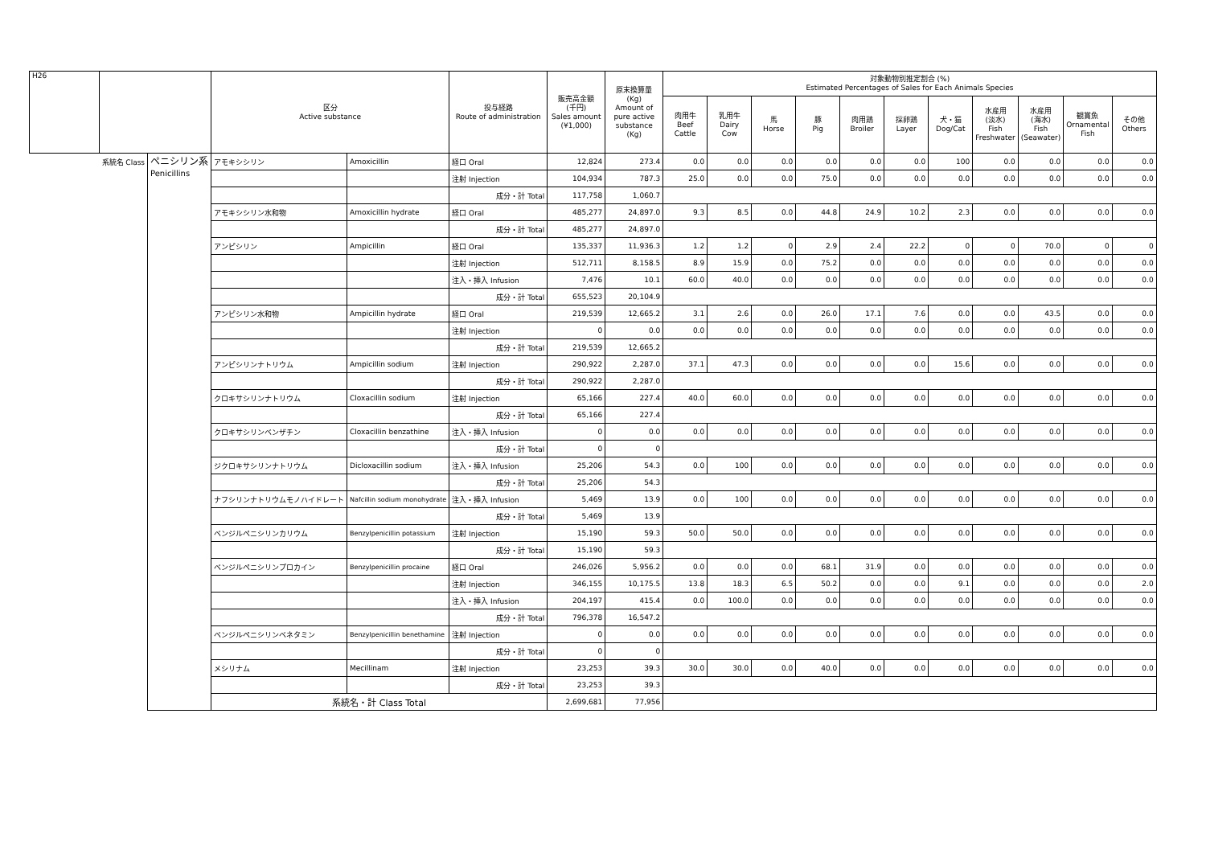| H26 | | | 区分 Active substance | | 投与経路 Route of administration | 販売高金額 (千円) Sales amount (¥1,000) | 原末換算量 (Kg) Amount of pure active substance (Kg) | 対象動物別推定割合 (%) Estimated Percentages of Sales for Each Animals Species | | | | | | | | | | |
| --- | --- | --- | --- | --- | --- | --- | --- | --- | --- | --- | --- | --- | --- | --- | --- | --- | --- | --- |
| | | | | | | | | 肉用牛 Beef Cattle | 乳用牛 Dairy Cow | 馬 Horse | 豚 Pig | 肉用鶏 Broiler | 採卵鶏 Layer | 犬・猫 Dog/Cat | 水産用 (淡水) Fish Freshwater | 水産用 (海水) Fish (Seawater) | 観賞魚 Ornamental Fish | その他 Others |
| | 系統名 Class | ペニシリン系 Penicillins | アモキシシリン | Amoxicillin | 経口 Oral | 12,824 | 273.4 | 0.0 | 0.0 | 0.0 | 0.0 | 0.0 | 0.0 | 100 | 0.0 | 0.0 | 0.0 | 0.0 |
| | | | | | 注射 Injection | 104,934 | 787.3 | 25.0 | 0.0 | 0.0 | 75.0 | 0.0 | 0.0 | 0.0 | 0.0 | 0.0 | 0.0 | 0.0 |
| | | | | | 成分・計 Total | 117,758 | 1,060.7 | | | | | | | | | | | |
| | | | アモキシシリン水和物 | Amoxicillin hydrate | 経口 Oral | 485,277 | 24,897.0 | 9.3 | 8.5 | 0.0 | 44.8 | 24.9 | 10.2 | 2.3 | 0.0 | 0.0 | 0.0 | 0.0 |
| | | | | | 成分・計 Total | 485,277 | 24,897.0 | | | | | | | | | | | |
| | | | アンピシリン | Ampicillin | 経口 Oral | 135,337 | 11,936.3 | 1.2 | 1.2 | 0 | 2.9 | 2.4 | 22.2 | 0 | 0 | 70.0 | 0 | 0 |
| | | | | | 注射 Injection | 512,711 | 8,158.5 | 8.9 | 15.9 | 0.0 | 75.2 | 0.0 | 0.0 | 0.0 | 0.0 | 0.0 | 0.0 | 0.0 |
| | | | | | 注入・挿入 Infusion | 7,476 | 10.1 | 60.0 | 40.0 | 0.0 | 0.0 | 0.0 | 0.0 | 0.0 | 0.0 | 0.0 | 0.0 | 0.0 |
| | | | | | 成分・計 Total | 655,523 | 20,104.9 | | | | | | | | | | | |
| | | | アンピシリン水和物 | Ampicillin hydrate | 経口 Oral | 219,539 | 12,665.2 | 3.1 | 2.6 | 0.0 | 26.0 | 17.1 | 7.6 | 0.0 | 0.0 | 43.5 | 0.0 | 0.0 |
| | | | | | 注射 Injection | 0 | 0.0 | 0.0 | 0.0 | 0.0 | 0.0 | 0.0 | 0.0 | 0.0 | 0.0 | 0.0 | 0.0 | 0.0 |
| | | | | | 成分・計 Total | 219,539 | 12,665.2 | | | | | | | | | | | |
| | | | アンピシリンナトリウム | Ampicillin sodium | 注射 Injection | 290,922 | 2,287.0 | 37.1 | 47.3 | 0.0 | 0.0 | 0.0 | 0.0 | 15.6 | 0.0 | 0.0 | 0.0 | 0.0 |
| | | | | | 成分・計 Total | 290,922 | 2,287.0 | | | | | | | | | | | |
| | | | クロキサシリンナトリウム | Cloxacillin sodium | 注射 Injection | 65,166 | 227.4 | 40.0 | 60.0 | 0.0 | 0.0 | 0.0 | 0.0 | 0.0 | 0.0 | 0.0 | 0.0 | 0.0 |
| | | | | | 成分・計 Total | 65,166 | 227.4 | | | | | | | | | | | |
| | | | クロキサシリンベンザチン | Cloxacillin benzathine | 注入・挿入 Infusion | 0 | 0.0 | 0.0 | 0.0 | 0.0 | 0.0 | 0.0 | 0.0 | 0.0 | 0.0 | 0.0 | 0.0 | 0.0 |
| | | | | | 成分・計 Total | 0 | 0 | | | | | | | | | | | |
| | | | ジクロキサシリンナトリウム | Dicloxacillin sodium | 注入・挿入 Infusion | 25,206 | 54.3 | 0.0 | 100 | 0.0 | 0.0 | 0.0 | 0.0 | 0.0 | 0.0 | 0.0 | 0.0 | 0.0 |
| | | | | | 成分・計 Total | 25,206 | 54.3 | | | | | | | | | | | |
| | | | ナフシリンナトリウムモノハイドレート | Nafcillin sodium monohydrate | 注入・挿入 Infusion | 5,469 | 13.9 | 0.0 | 100 | 0.0 | 0.0 | 0.0 | 0.0 | 0.0 | 0.0 | 0.0 | 0.0 | 0.0 |
| | | | | | 成分・計 Total | 5,469 | 13.9 | | | | | | | | | | | |
| | | | ベンジルペニシリンカリウム | Benzylpenicillin potassium | 注射 Injection | 15,190 | 59.3 | 50.0 | 50.0 | 0.0 | 0.0 | 0.0 | 0.0 | 0.0 | 0.0 | 0.0 | 0.0 | 0.0 |
| | | | | | 成分・計 Total | 15,190 | 59.3 | | | | | | | | | | | |
| | | | ベンジルペニシリンプロカイン | Benzylpenicillin procaine | 経口 Oral | 246,026 | 5,956.2 | 0.0 | 0.0 | 0.0 | 68.1 | 31.9 | 0.0 | 0.0 | 0.0 | 0.0 | 0.0 | 0.0 |
| | | | | | 注射 Injection | 346,155 | 10,175.5 | 13.8 | 18.3 | 6.5 | 50.2 | 0.0 | 0.0 | 9.1 | 0.0 | 0.0 | 0.0 | 2.0 |
| | | | | | 注入・挿入 Infusion | 204,197 | 415.4 | 0.0 | 100.0 | 0.0 | 0.0 | 0.0 | 0.0 | 0.0 | 0.0 | 0.0 | 0.0 | 0.0 |
| | | | | | 成分・計 Total | 796,378 | 16,547.2 | | | | | | | | | | | |
| | | | ベンジルペニシリンベネタミン | Benzylpenicillin benethamine | 注射 Injection | 0 | 0.0 | 0.0 | 0.0 | 0.0 | 0.0 | 0.0 | 0.0 | 0.0 | 0.0 | 0.0 | 0.0 | 0.0 |
| | | | | | 成分・計 Total | 0 | 0 | | | | | | | | | | | |
| | | | メシリナム | Mecillinam | 注射 Injection | 23,253 | 39.3 | 30.0 | 30.0 | 0.0 | 40.0 | 0.0 | 0.0 | 0.0 | 0.0 | 0.0 | 0.0 | 0.0 |
| | | | | | 成分・計 Total | 23,253 | 39.3 | | | | | | | | | | | |
| | | | 系統名・計 Class Total | | | 2,699,681 | 77,956 | | | | | | | | | | | |